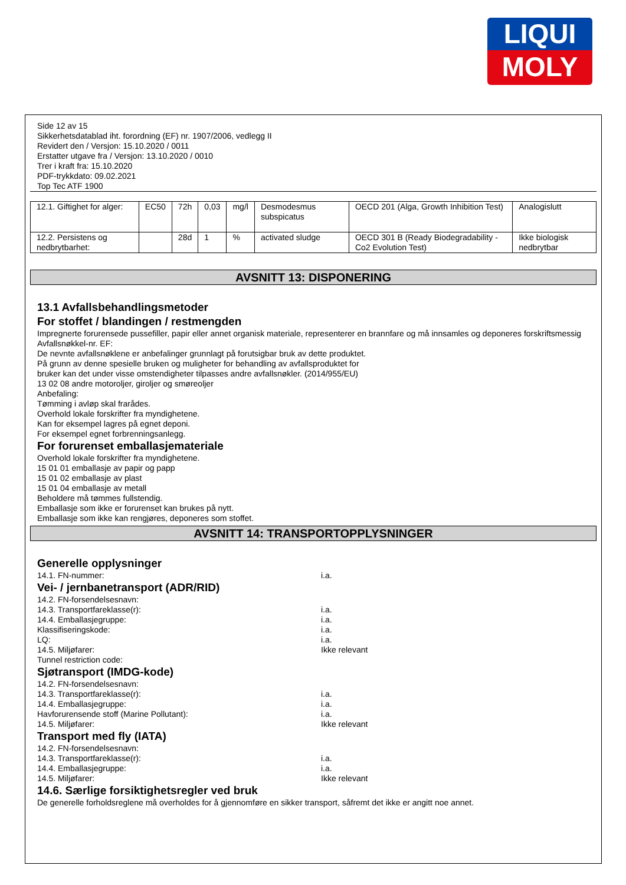LIQUI
MOLY
Side 12 av 15
Sikkerhetsdatablad iht. forordning (EF) nr. 1907/2006, vedlegg II
Revidert den / Versjon: 15.10.2020 / 0011
Erstatter utgave fra / Versjon: 13.10.2020 / 0010
Trer i kraft fra: 15.10.2020
PDF-trykkdato: 09.02.2021
Top Tec ATF 1900
| 12.1. Giftighet for alger: | EC50 | 72h | 0,03 | mg/l | Desmodesmus subspicatus | OECD 201 (Alga, Growth Inhibition Test) | Analogislutt |
| 12.2. Persistens og nedbrytbarhet: | | 28d | 1 | % | activated sludge | OECD 301 B (Ready Biodegradability - Co2 Evolution Test) | Ikke biologisk nedbrytbar |
AVSNITT 13: DISPONERING
13.1 Avfallsbehandlingsmetoder
For stoffet / blandingen / restmengden
Impregnerte forurensede pussefiller, papir eller annet organisk materiale, representerer en brannfare og må innsamles og deponeres forskriftsmessig
Avfallsnøkkel-nr. EF:
De nevnte avfallsnøklene er anbefalinger grunnlagt på forutsigbar bruk av dette produktet.
På grunn av denne spesielle bruken og muligheter for behandling av avfallsproduktet for
bruker kan det under visse omstendigheter tilpasses andre avfallsnøkler. (2014/955/EU)
13 02 08 andre motoroljer, giroljer og smøreoljer
Anbefaling:
Tømming i avløp skal frarådes.
Overhold lokale forskrifter fra myndighetene.
Kan for eksempel lagres på egnet deponi.
For eksempel egnet forbrenningsanlegg.
For forurenset emballasjemateriale
Overhold lokale forskrifter fra myndighetene.
15 01 01 emballasje av papir og papp
15 01 02 emballasje av plast
15 01 04 emballasje av metall
Beholdere må tømmes fullstendig.
Emballasje som ikke er forurenset kan brukes på nytt.
Emballasje som ikke kan rengjøres, deponeres som stoffet.
AVSNITT 14: TRANSPORTOPPLYSNINGER
Generelle opplysninger
14.1. FN-nummer: i.a.
Vei- / jernbanetransport (ADR/RID)
14.2. FN-forsendelsesnavn:
14.3. Transportfareklasse(r): i.a.
14.4. Emballasjegruppe: i.a.
Klassifiseringskode: i.a.
LQ: i.a.
14.5. Miljøfarer: Ikke relevant
Tunnel restriction code:
Sjøtransport (IMDG-kode)
14.2. FN-forsendelsesnavn:
14.3. Transportfareklasse(r): i.a.
14.4. Emballasjegruppe: i.a.
Havforurensende stoff (Marine Pollutant): i.a.
14.5. Miljøfarer: Ikke relevant
Transport med fly (IATA)
14.2. FN-forsendelsesnavn:
14.3. Transportfareklasse(r): i.a.
14.4. Emballasjegruppe: i.a.
14.5. Miljøfarer: Ikke relevant
14.6. Særlige forsiktighetsregler ved bruk
De generelle forholdsreglene må overholdes for å gjennomføre en sikker transport, såfremt det ikke er angitt noe annet.